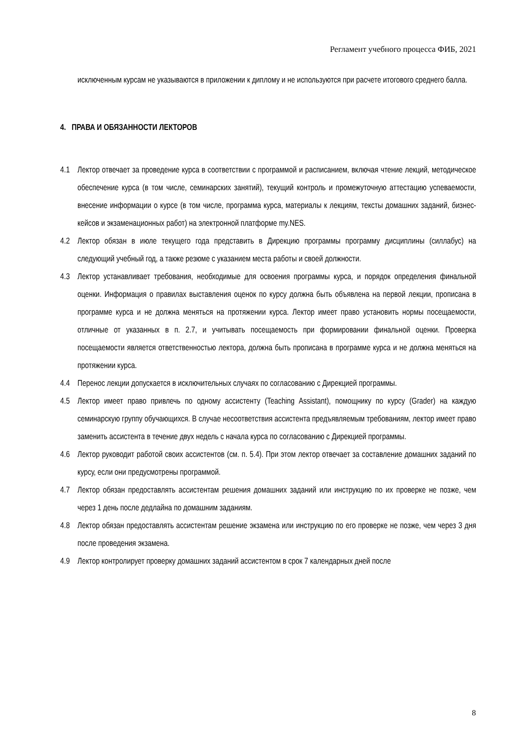Регламент учебного процесса ФИБ, 2021
исключенным курсам не указываются в приложении к диплому и не используются при расчете итогового среднего балла.
4. ПРАВА И ОБЯЗАННОСТИ ЛЕКТОРОВ
4.1 Лектор отвечает за проведение курса в соответствии с программой и расписанием, включая чтение лекций, методическое обеспечение курса (в том числе, семинарских занятий), текущий контроль и промежуточную аттестацию успеваемости, внесение информации о курсе (в том числе, программа курса, материалы к лекциям, тексты домашних заданий, бизнес-кейсов и экзаменационных работ) на электронной платформе my.NES.
4.2 Лектор обязан в июле текущего года представить в Дирекцию программы программу дисциплины (силлабус) на следующий учебный год, а также резюме с указанием места работы и своей должности.
4.3 Лектор устанавливает требования, необходимые для освоения программы курса, и порядок определения финальной оценки. Информация о правилах выставления оценок по курсу должна быть объявлена на первой лекции, прописана в программе курса и не должна меняться на протяжении курса. Лектор имеет право установить нормы посещаемости, отличные от указанных в п. 2.7, и учитывать посещаемость при формировании финальной оценки. Проверка посещаемости является ответственностью лектора, должна быть прописана в программе курса и не должна меняться на протяжении курса.
4.4 Перенос лекции допускается в исключительных случаях по согласованию с Дирекцией программы.
4.5 Лектор имеет право привлечь по одному ассистенту (Teaching Assistant), помощнику по курсу (Grader) на каждую семинарскую группу обучающихся. В случае несоответствия ассистента предъявляемым требованиям, лектор имеет право заменить ассистента в течение двух недель с начала курса по согласованию с Дирекцией программы.
4.6 Лектор руководит работой своих ассистентов (см. п. 5.4). При этом лектор отвечает за составление домашних заданий по курсу, если они предусмотрены программой.
4.7 Лектор обязан предоставлять ассистентам решения домашних заданий или инструкцию по их проверке не позже, чем через 1 день после дедлайна по домашним заданиям.
4.8 Лектор обязан предоставлять ассистентам решение экзамена или инструкцию по его проверке не позже, чем через 3 дня после проведения экзамена.
4.9 Лектор контролирует проверку домашних заданий ассистентом в срок 7 календарных дней после
8